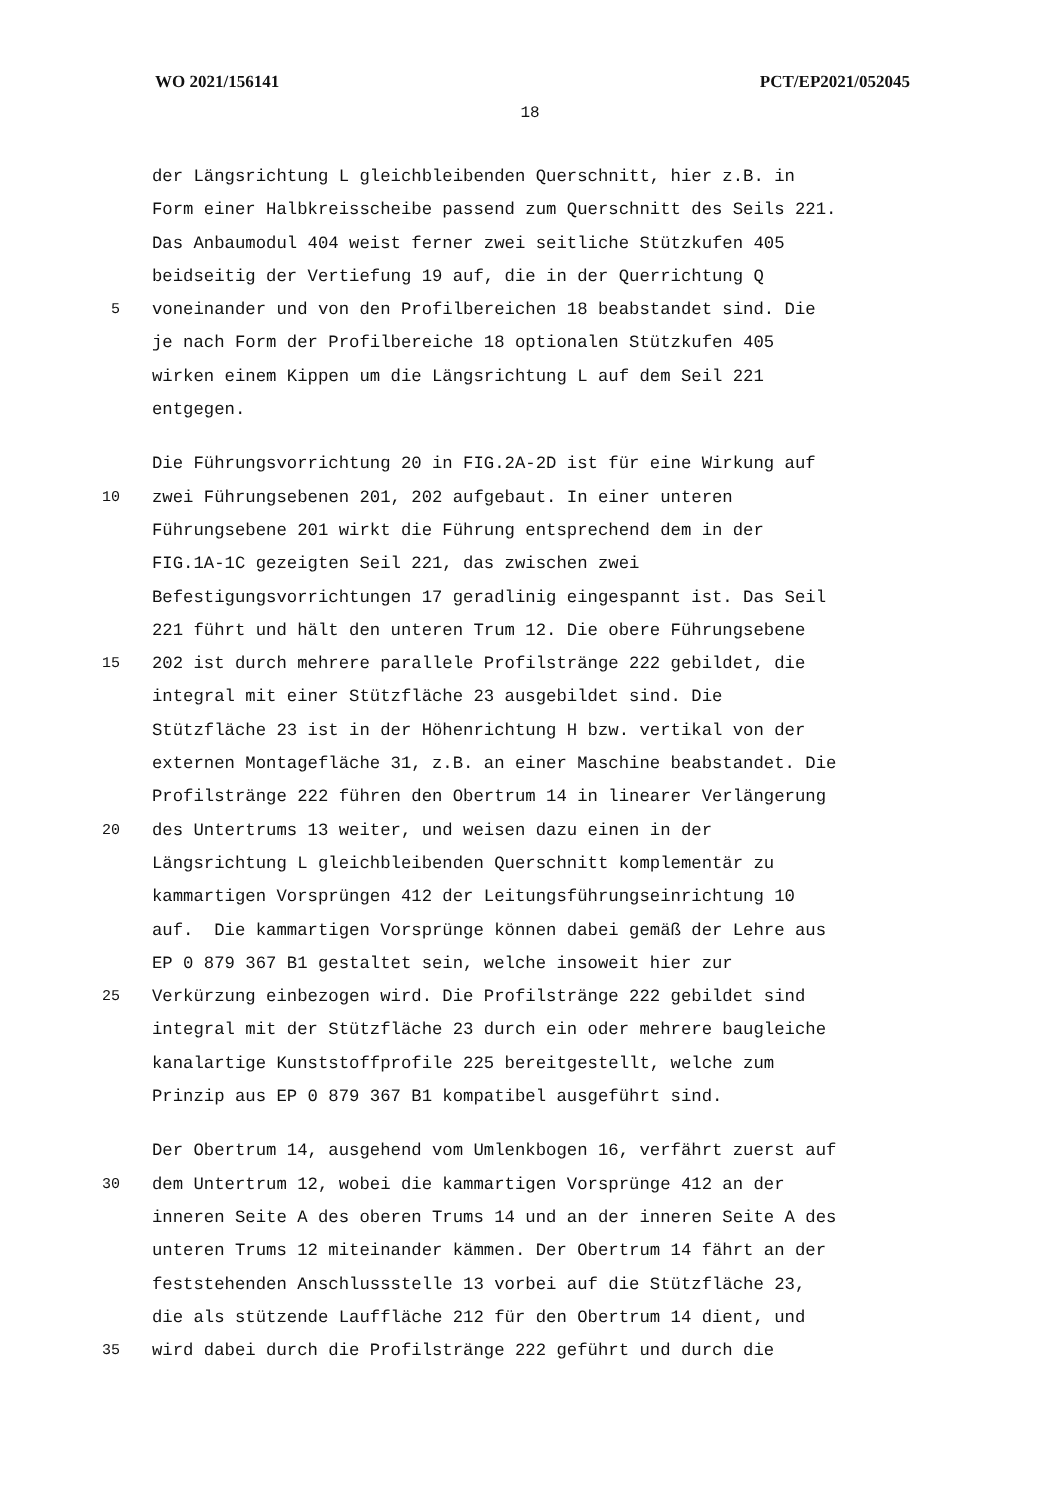WO 2021/156141 PCT/EP2021/052045
18
der Längsrichtung L gleichbleibenden Querschnitt, hier z.B. in
Form einer Halbkreisscheibe passend zum Querschnitt des Seils 221.
Das Anbaumodul 404 weist ferner zwei seitliche Stützkufen 405
beidseitig der Vertiefung 19 auf, die in der Querrichtung Q
5 voneinander und von den Profilbereichen 18 beabstandet sind. Die
je nach Form der Profilbereiche 18 optionalen Stützkufen 405
wirken einem Kippen um die Längsrichtung L auf dem Seil 221
entgegen.
Die Führungsvorrichtung 20 in FIG.2A-2D ist für eine Wirkung auf
10 zwei Führungsebenen 201, 202 aufgebaut. In einer unteren
Führungsebene 201 wirkt die Führung entsprechend dem in der
FIG.1A-1C gezeigten Seil 221, das zwischen zwei
Befestigungsvorrichtungen 17 geradlinig eingespannt ist. Das Seil
221 führt und hält den unteren Trum 12. Die obere Führungsebene
15 202 ist durch mehrere parallele Profilstränge 222 gebildet, die
integral mit einer Stützfläche 23 ausgebildet sind. Die
Stützfläche 23 ist in der Höhenrichtung H bzw. vertikal von der
externen Montagefläche 31, z.B. an einer Maschine beabstandet. Die
Profilstränge 222 führen den Obertrum 14 in linearer Verlängerung
20 des Untertrums 13 weiter, und weisen dazu einen in der
Längsrichtung L gleichbleibenden Querschnitt komplementär zu
kammartigen Vorsprüngen 412 der Leitungsführungseinrichtung 10
auf. Die kammartigen Vorsprünge können dabei gemäß der Lehre aus
EP 0 879 367 B1 gestaltet sein, welche insoweit hier zur
25 Verkürzung einbezogen wird. Die Profilstränge 222 gebildet sind
integral mit der Stützfläche 23 durch ein oder mehrere baugleiche
kanalartige Kunststoffprofile 225 bereitgestellt, welche zum
Prinzip aus EP 0 879 367 B1 kompatibel ausgeführt sind.
Der Obertrum 14, ausgehend vom Umlenkbogen 16, verfährt zuerst auf
30 dem Untertrum 12, wobei die kammartigen Vorsprünge 412 an der
inneren Seite A des oberen Trums 14 und an der inneren Seite A des
unteren Trums 12 miteinander kämmen. Der Obertrum 14 fährt an der
feststehenden Anschlussstelle 13 vorbei auf die Stützfläche 23,
die als stützende Lauffläche 212 für den Obertrum 14 dient, und
35 wird dabei durch die Profilstränge 222 geführt und durch die